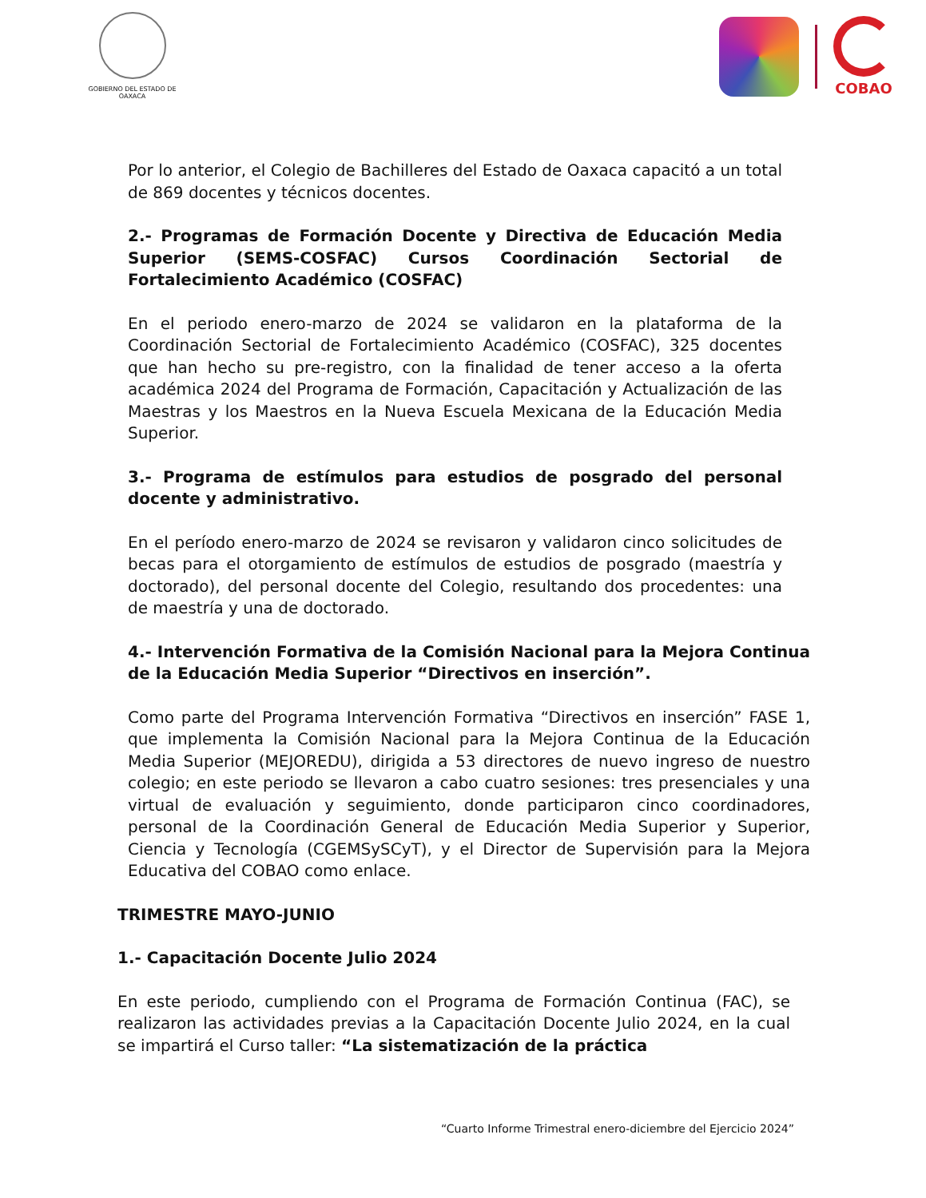GOBIERNO DEL ESTADO DE OAXACA
COBAO
Por lo anterior, el Colegio de Bachilleres del Estado de Oaxaca capacitó a un total de 869 docentes y técnicos docentes.
2.- Programas de Formación Docente y Directiva de Educación Media Superior (SEMS-COSFAC) Cursos Coordinación Sectorial de Fortalecimiento Académico (COSFAC)
En el periodo enero-marzo de 2024 se validaron en la plataforma de la Coordinación Sectorial de Fortalecimiento Académico (COSFAC), 325 docentes que han hecho su pre-registro, con la finalidad de tener acceso a la oferta académica 2024 del Programa de Formación, Capacitación y Actualización de las Maestras y los Maestros en la Nueva Escuela Mexicana de la Educación Media Superior.
3.- Programa de estímulos para estudios de posgrado del personal docente y administrativo.
En el período enero-marzo de 2024 se revisaron y validaron cinco solicitudes de becas para el otorgamiento de estímulos de estudios de posgrado (maestría y doctorado), del personal docente del Colegio, resultando dos procedentes: una de maestría y una de doctorado.
4.- Intervención Formativa de la Comisión Nacional para la Mejora Continua de la Educación Media Superior “Directivos en inserción”.
Como parte del Programa Intervención Formativa “Directivos en inserción” FASE 1, que implementa la Comisión Nacional para la Mejora Continua de la Educación Media Superior (MEJOREDU), dirigida a 53 directores de nuevo ingreso de nuestro colegio; en este periodo se llevaron a cabo cuatro sesiones: tres presenciales y una virtual de evaluación y seguimiento, donde participaron cinco coordinadores, personal de la Coordinación General de Educación Media Superior y Superior, Ciencia y Tecnología (CGEMSySCyT), y el Director de Supervisión para la Mejora Educativa del COBAO como enlace.
TRIMESTRE MAYO-JUNIO
1.- Capacitación Docente Julio 2024
En este periodo, cumpliendo con el Programa de Formación Continua (FAC), se realizaron las actividades previas a la Capacitación Docente Julio 2024, en la cual se impartirá el Curso taller: “La sistematización de la práctica
“Cuarto Informe Trimestral enero-diciembre del Ejercicio 2024”